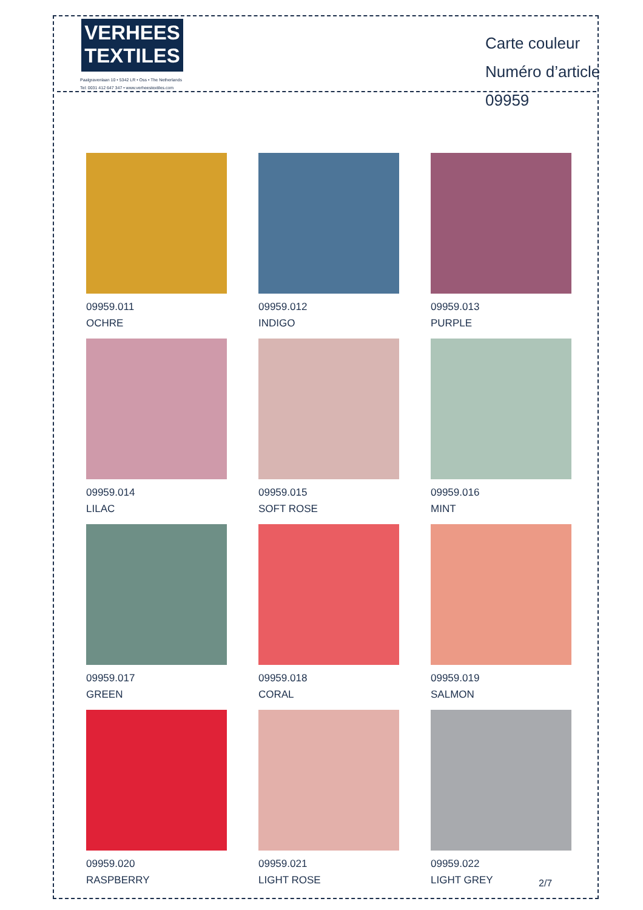VERHEES
TEXTILES
Paalgravenlaan 10 • 5342 LR • Oss • The Netherlands
Tel: 0031 412 647 347 • www.verheestextiles.com
Carte couleur
Numéro d’article 09959
09959.011
OCHRE
09959.012
INDIGO
09959.013
PURPLE
09959.014
LILAC
09959.015
SOFT ROSE
09959.016
MINT
09959.017
GREEN
09959.018
CORAL
09959.019
SALMON
09959.020
RASPBERRY
09959.021
LIGHT ROSE
09959.022
LIGHT GREY
2/7